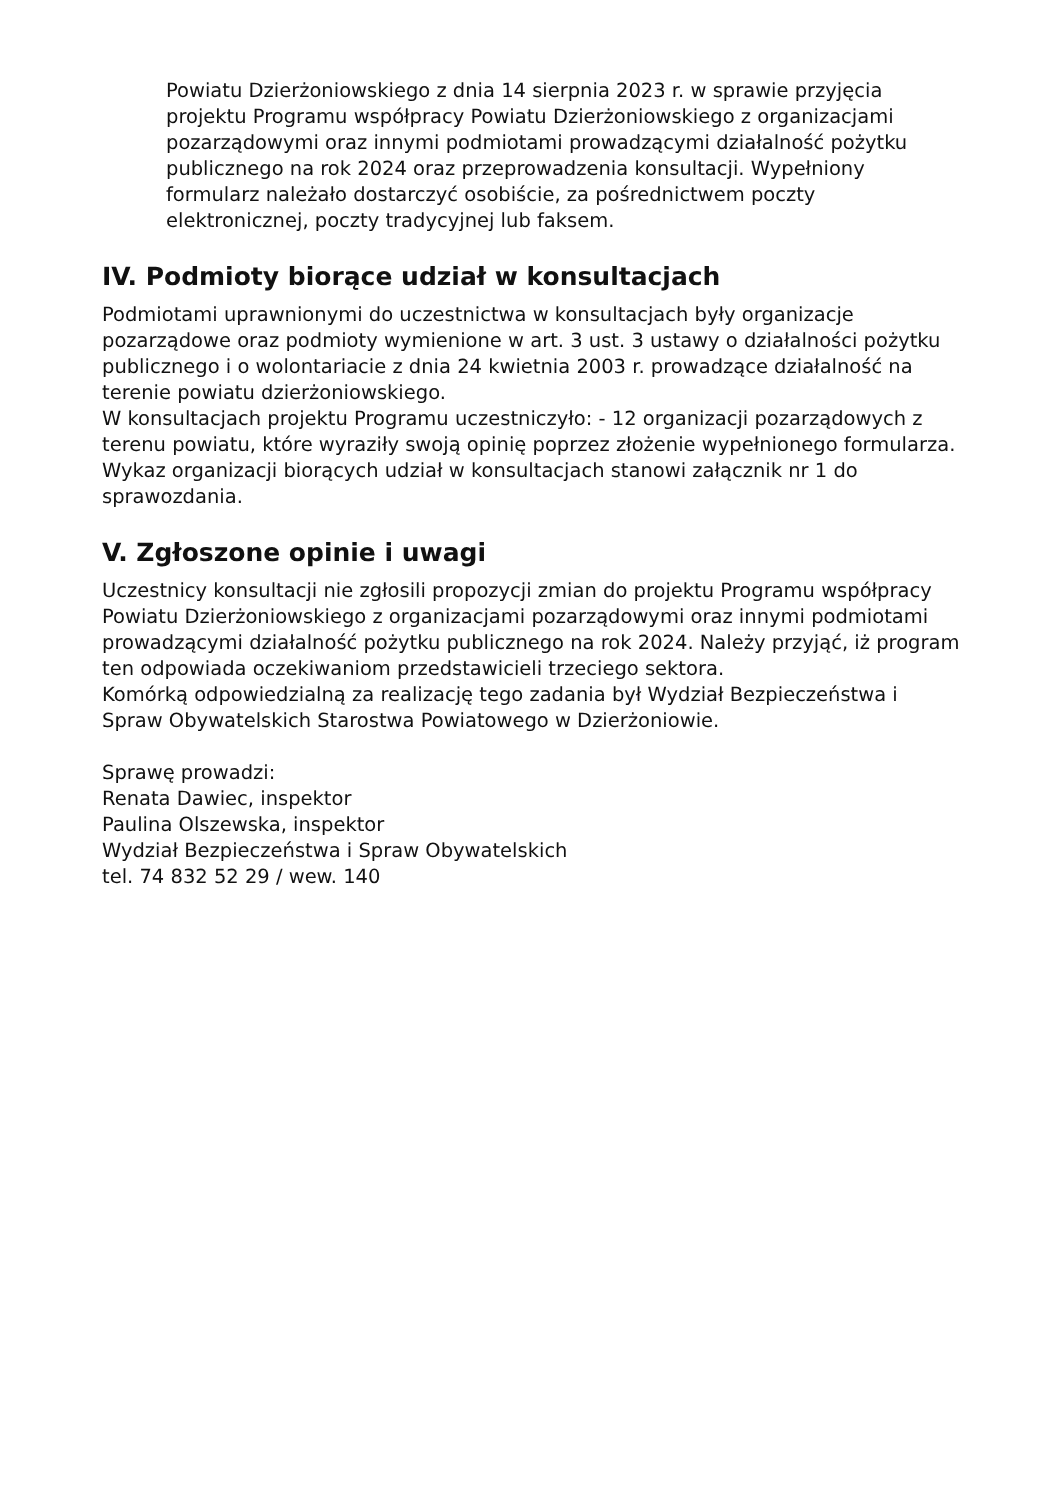Powiatu Dzierżoniowskiego z dnia 14 sierpnia 2023 r. w sprawie przyjęcia projektu Programu współpracy Powiatu Dzierżoniowskiego z organizacjami pozarządowymi oraz innymi podmiotami prowadzącymi działalność pożytku publicznego na rok 2024 oraz przeprowadzenia konsultacji. Wypełniony formularz należało dostarczyć osobiście, za pośrednictwem poczty elektronicznej, poczty tradycyjnej lub faksem.
IV. Podmioty biorące udział w konsultacjach
Podmiotami uprawnionymi do uczestnictwa w konsultacjach były organizacje pozarządowe oraz podmioty wymienione w art. 3 ust. 3 ustawy o działalności pożytku publicznego i o wolontariacie z dnia 24 kwietnia 2003 r. prowadzące działalność na terenie powiatu dzierżoniowskiego.
W konsultacjach projektu Programu uczestniczyło: - 12 organizacji pozarządowych z terenu powiatu, które wyraziły swoją opinię poprzez złożenie wypełnionego formularza. Wykaz organizacji biorących udział w konsultacjach stanowi załącznik nr 1 do sprawozdania.
V. Zgłoszone opinie i uwagi
Uczestnicy konsultacji nie zgłosili propozycji zmian do projektu Programu współpracy Powiatu Dzierżoniowskiego z organizacjami pozarządowymi oraz innymi podmiotami prowadzącymi działalność pożytku publicznego na rok 2024. Należy przyjąć, iż program ten odpowiada oczekiwaniom przedstawicieli trzeciego sektora.
Komórką odpowiedzialną za realizację tego zadania był Wydział Bezpieczeństwa i Spraw Obywatelskich Starostwa Powiatowego w Dzierżoniowie.
Sprawę prowadzi:
Renata Dawiec, inspektor
Paulina Olszewska, inspektor
Wydział Bezpieczeństwa i Spraw Obywatelskich
tel. 74 832 52 29 / wew. 140